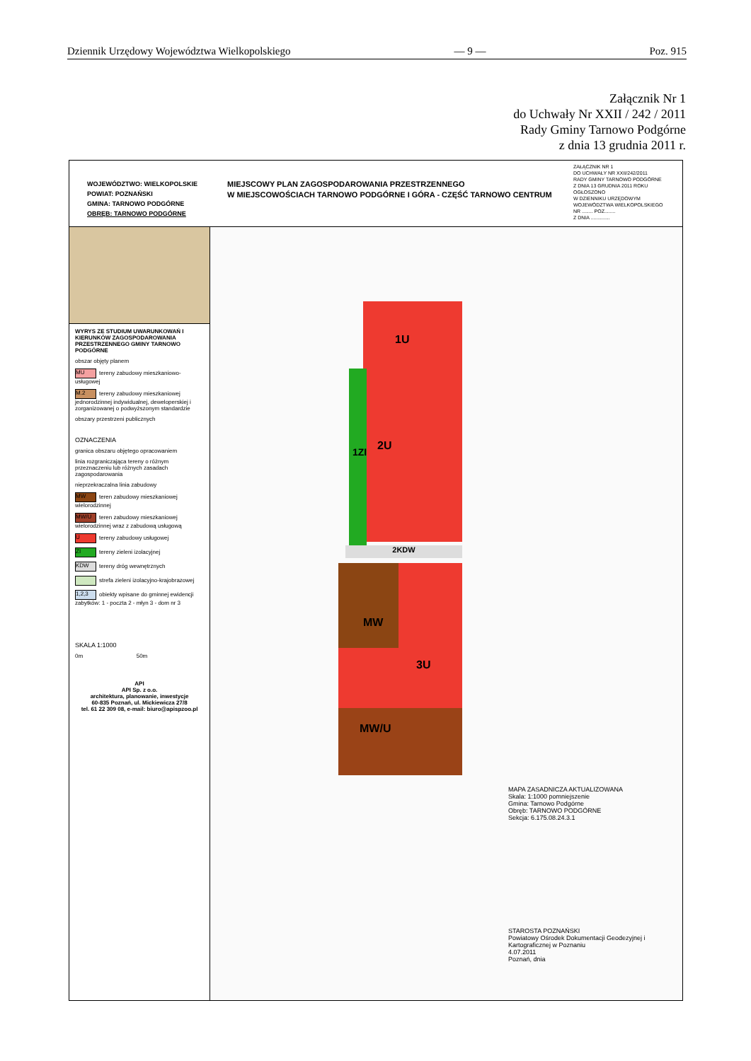Dziennik Urzędowy Województwa Wielkopolskiego — 9 — Poz. 915
Załącznik Nr 1
do Uchwały Nr XXII / 242 / 2011
Rady Gminy Tarnowo Podgórne
z dnia 13 grudnia 2011 r.
WOJEWÓDZTWO: WIELKOPOLSKIE
POWIAT: POZNAŃSKI
GMINA: TARNOWO PODGÓRNE
OBRĘB: TARNOWO PODGÓRNE
MIEJSCOWY PLAN ZAGOSPODAROWANIA PRZESTRZENNEGO
W MIEJSCOWOŚCIACH TARNOWO PODGÓRNE I GÓRA - CZĘŚĆ TARNOWO CENTRUM
ZAŁĄCZNIK NR 1
DO UCHWAŁY NR XXII/242/2011
RADY GMINY TARNOWO PODGÓRNE
Z DNIA 13 GRUDNIA 2011 ROKU
OGŁOSZONO
W DZIENNIKU URZĘDOWYM
WOJEWÓDZTWA WIELKOPOLSKIEGO
NR ........ POZ........
Z DNIA ..............
WYRYS ZE STUDIUM UWARUNKOWAŃ I KIERUNKÓW ZAGOSPODAROWANIA PRZESTRZENNEGO GMINY TARNOWO PODGÓRNE
obszar objęty planem
MU tereny zabudowy mieszkaniowo-usługowej
M.2 tereny zabudowy mieszkaniowej jednorodzinnej indywidualnej, deweloperskiej i zorganizowanej o podwyższonym standardzie
obszary przestrzeni publicznych
OZNACZENIA
granica obszaru objętego opracowaniem
linia rozgraniczająca tereny o różnym przeznaczeniu lub różnych zasadach zagospodarowania
nieprzekraczalna linia zabudowy
MW teren zabudowy mieszkaniowej wielorodzinnej
MW/U teren zabudowy mieszkaniowej wielorodzinnej wraz z zabudową usługową
Utereny zabudowy usługowej
ZI tereny zieleni izolacyjnej
KDW tereny dróg wewnętrznych
strefa zieleni izolacyjno-krajobrazowej
1,2,3 obiekty wpisane do gminnej ewidencji zabytków: 1 - poczta 2 - młyn 3 - dom nr 3
SKALA 1:1000
0m 50m
API
API Sp. z o.o.
architektura, planowanie, inwestycje
60-835 Poznań, ul. Mickiewicza 27/8
tel. 61 22 309 08, e-mail: biuro@apispzoo.pl
2KDW
1U
2U
1ZI
MW
3U
MW/U
MAPA ZASADNICZA AKTUALIZOWANA
Skala: 1:1000 pomniejszenie
Gmina: Tarnowo Podgórne
Obręb: TARNOWO PODGÓRNE
Sekcja: 6.175.08.24.3.1
STAROSTA POZNAŃSKI
Powiatowy Ośrodek Dokumentacji Geodezyjnej i Kartograficznej w Poznaniu
4.07.2011
Poznań, dnia